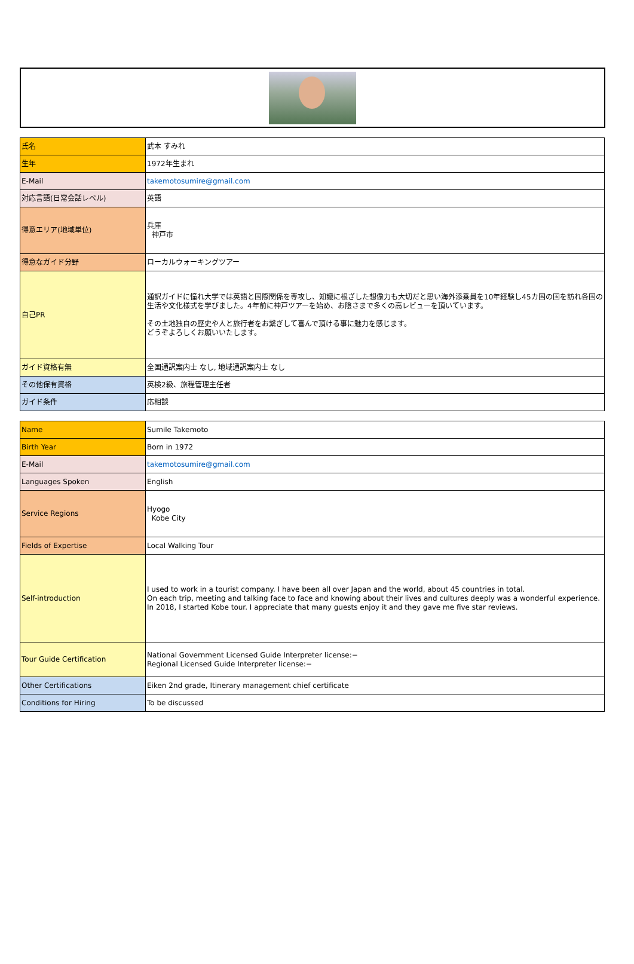| 氏名 | 武本 すみれ |
| 生年 | 1972年生まれ |
| E-Mail | takemotosumire@gmail.com |
| 対応言語(日常会話レベル) | 英語 |
| 得意エリア(地域単位) | 兵庫 神戸市 |
| 得意なガイド分野 | ローカルウォーキングツアー |
| 自己PR | 通訳ガイドに憧れ大学では英語と国際関係を専攻し、知識に根ざした想像力も大切だと思い海外添乗員を10年経験し45カ国の国を訪れ各国の生活や文化様式を学びました。4年前に神戸ツアーを始め、お陰さまで多くの高レビューを頂いています。 その土地独自の歴史や人と旅行者をお繋ぎして喜んで頂ける事に魅力を感じます。 どうぞよろしくお願いいたします。 |
| ガイド資格有無 | 全国通訳案内士 なし, 地域通訳案内士 なし |
| その他保有資格 | 英検2級、旅程管理主任者 |
| ガイド条件 | 応相談 |
| Name | Sumile Takemoto |
| Birth Year | Born in 1972 |
| E-Mail | takemotosumire@gmail.com |
| Languages Spoken | English |
| Service Regions | Hyogo Kobe City |
| Fields of Expertise | Local Walking Tour |
| Self-introduction | I used to work in a tourist company. I have been all over Japan and the world, about 45 countries in total. On each trip, meeting and talking face to face and knowing about their lives and cultures deeply was a wonderful experience. In 2018, I started Kobe tour. I appreciate that many guests enjoy it and they gave me five star reviews. |
| Tour Guide Certification | National Government Licensed Guide Interpreter license:− Regional Licensed Guide Interpreter license:− |
| Other Certifications | Eiken 2nd grade, Itinerary management chief certificate |
| Conditions for Hiring | To be discussed |